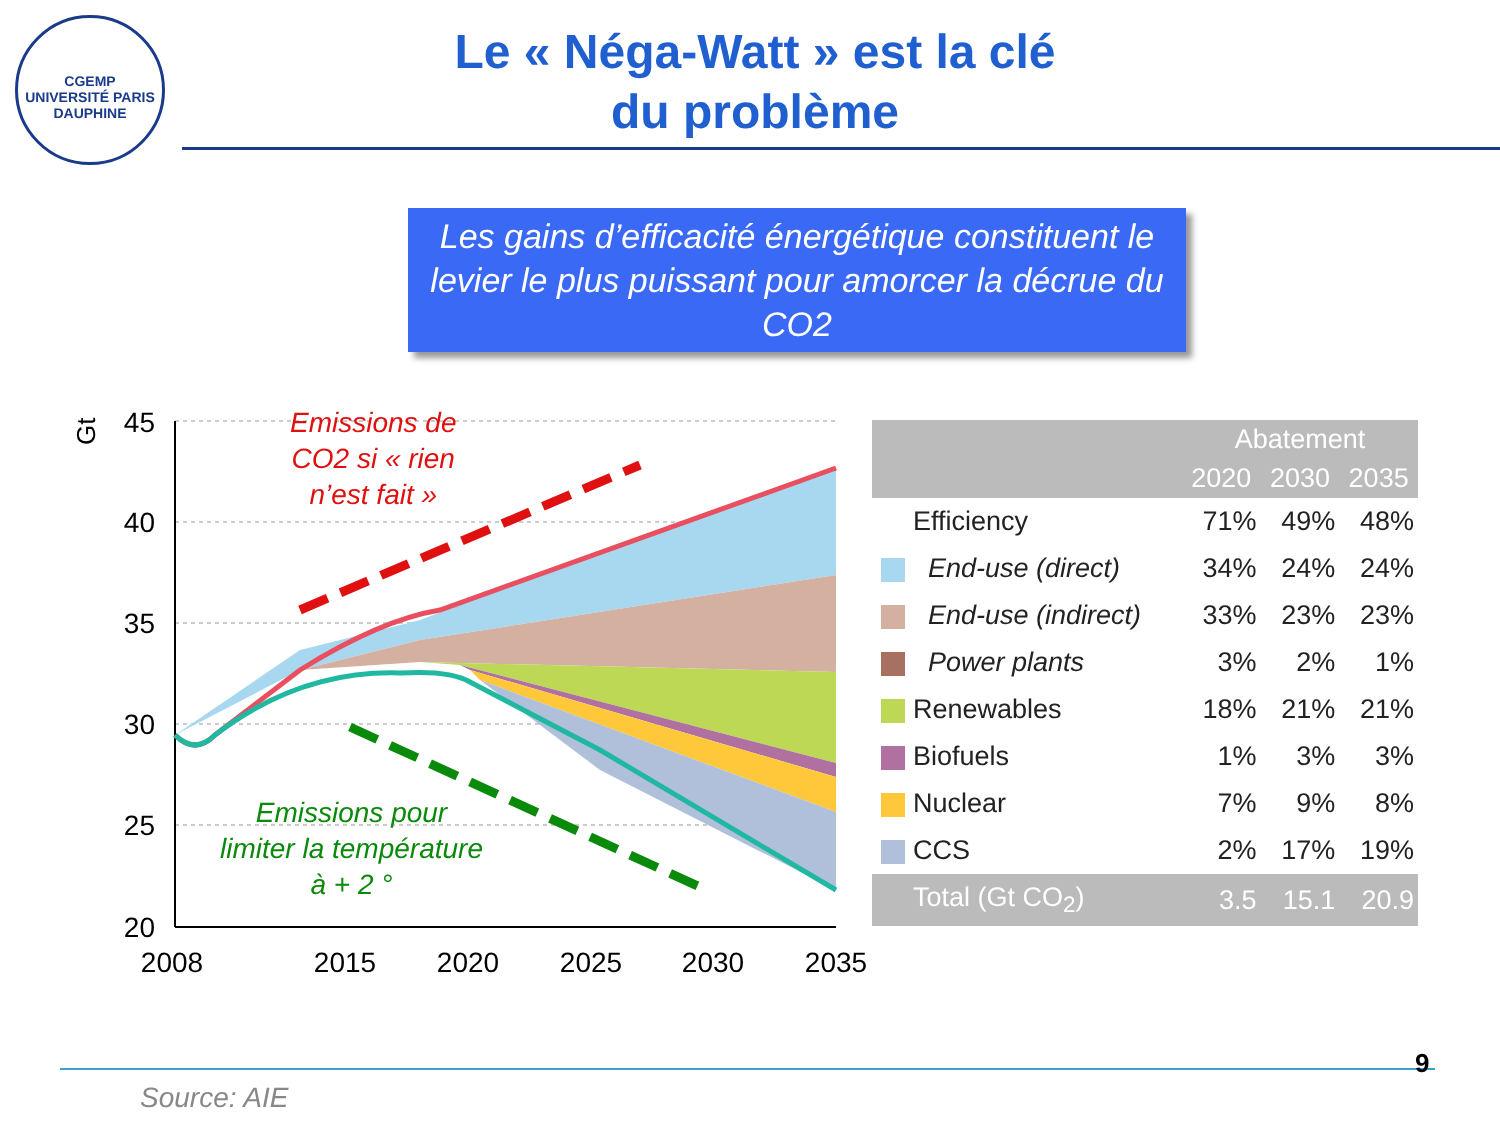CGEMP
UNIVERSITÉ PARIS DAUPHINE
Le « Néga-Watt » est la clé
du problème
Les gains d’efficacité énergétique constituent le levier le plus puissant pour amorcer la décrue du CO2
Gt
45
40
35
30
25
20
2008
2015
2020
2025
2030
2035
Emissions de
CO2 si « rien
n’est fait »
Emissions pour
limiter la température
à + 2 °
| | | Abatement | | |
| --- | --- | --- | --- | --- |
| | | 2020 | 2030 | 2035 |
| | Efficiency | 71% | 49% | 48% |
| | End-use (direct) | 34% | 24% | 24% |
| | End-use (indirect) | 33% | 23% | 23% |
| | Power plants | 3% | 2% | 1% |
| | Renewables | 18% | 21% | 21% |
| | Biofuels | 1% | 3% | 3% |
| | Nuclear | 7% | 9% | 8% |
| | CCS | 2% | 17% | 19% |
| | Total (Gt CO<sub>2</sub>) | 3.5 | 15.1 | 20.9 |
9
Source: AIE